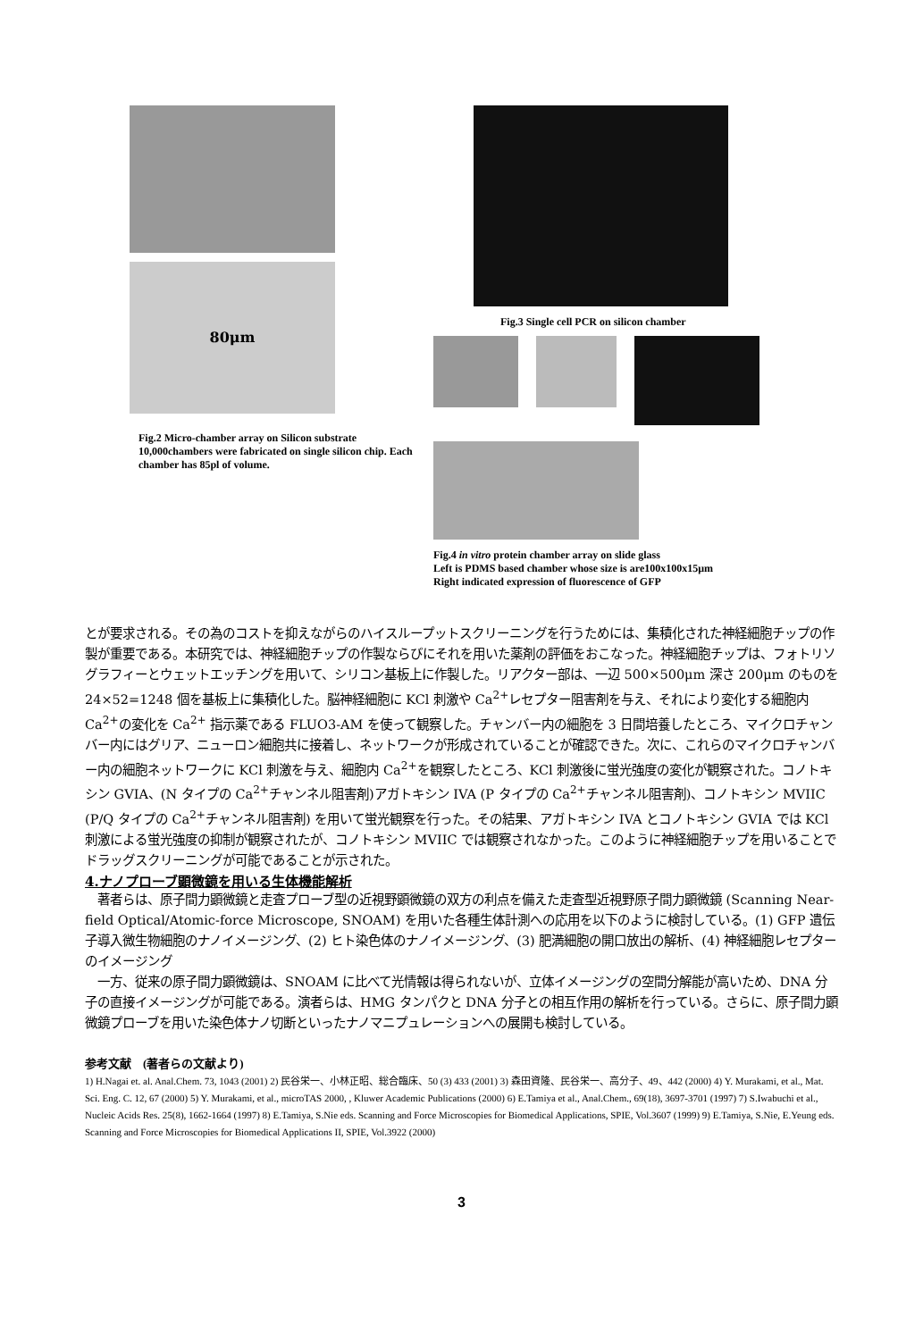80μm
Fig.2 Micro-chamber array on Silicon substrate
10,000chambers were fabricated on single silicon chip. Each chamber has 85pl of volume.
Fig.3 Single cell PCR on silicon chamber
Fig.4 in vitro protein chamber array on slide glass
Left is PDMS based chamber whose size is are100x100x15μm
Right indicated expression of fluorescence of GFP
とが要求される。その為のコストを抑えながらのハイスループットスクリーニングを行うためには、集積化された神経細胞チップの作製が重要である。本研究では、神経細胞チップの作製ならびにそれを用いた薬剤の評価をおこなった。神経細胞チップは、フォトリソグラフィーとウェットエッチングを用いて、シリコン基板上に作製した。リアクター部は、一辺 500×500μm 深さ 200μm のものを 24×52=1248 個を基板上に集積化した。脳神経細胞に KCl 刺激や Ca<sup>2+</sup>レセプター阻害剤を与え、それにより変化する細胞内 Ca<sup>2+</sup>の変化を Ca<sup>2+</sup> 指示薬である FLUO3-AM を使って観察した。チャンバー内の細胞を 3 日間培養したところ、マイクロチャンバー内にはグリア、ニューロン細胞共に接着し、ネットワークが形成されていることが確認できた。次に、これらのマイクロチャンバー内の細胞ネットワークに KCl 刺激を与え、細胞内 Ca<sup>2+</sup>を観察したところ、KCl 刺激後に蛍光強度の変化が観察された。コノトキシン GVIA、(N タイプの Ca<sup>2+</sup>チャンネル阻害剤)アガトキシン IVA (P タイプの Ca<sup>2+</sup>チャンネル阻害剤)、コノトキシン MVIIC (P/Q タイプの Ca<sup>2+</sup>チャンネル阻害剤) を用いて蛍光観察を行った。その結果、アガトキシン IVA とコノトキシン GVIA では KCl 刺激による蛍光強度の抑制が観察されたが、コノトキシン MVIIC では観察されなかった。このように神経細胞チップを用いることでドラッグスクリーニングが可能であることが示された。
4.ナノプローブ顕微鏡を用いる生体機能解析
　著者らは、原子間力顕微鏡と走査プローブ型の近視野顕微鏡の双方の利点を備えた走査型近視野原子間力顕微鏡 (Scanning Near-field Optical/Atomic-force Microscope, SNOAM) を用いた各種生体計測への応用を以下のように検討している。(1) GFP 遺伝子導入微生物細胞のナノイメージング、(2) ヒト染色体のナノイメージング、(3) 肥満細胞の開口放出の解析、(4) 神経細胞レセプターのイメージング
　一方、従来の原子間力顕微鏡は、SNOAM に比べて光情報は得られないが、立体イメージングの空間分解能が高いため、DNA 分子の直接イメージングが可能である。演者らは、HMG タンパクと DNA 分子との相互作用の解析を行っている。さらに、原子間力顕微鏡プローブを用いた染色体ナノ切断といったナノマニプュレーションへの展開も検討している。
参考文献　(著者らの文献より)
1) H.Nagai et. al. Anal.Chem. 73, 1043 (2001) 2) 民谷栄一、小林正昭、総合臨床、50 (3) 433 (2001) 3) 森田資隆、民谷栄一、高分子、49、442 (2000) 4) Y. Murakami, et al., Mat. Sci. Eng. C. 12, 67 (2000) 5) Y. Murakami, et al., microTAS 2000, , Kluwer Academic Publications (2000) 6) E.Tamiya et al., Anal.Chem., 69(18), 3697-3701 (1997) 7) S.Iwabuchi et al., Nucleic Acids Res. 25(8), 1662-1664 (1997) 8) E.Tamiya, S.Nie eds. Scanning and Force Microscopies for Biomedical Applications, SPIE, Vol.3607 (1999) 9) E.Tamiya, S.Nie, E.Yeung eds. Scanning and Force Microscopies for Biomedical Applications II, SPIE, Vol.3922 (2000)
3